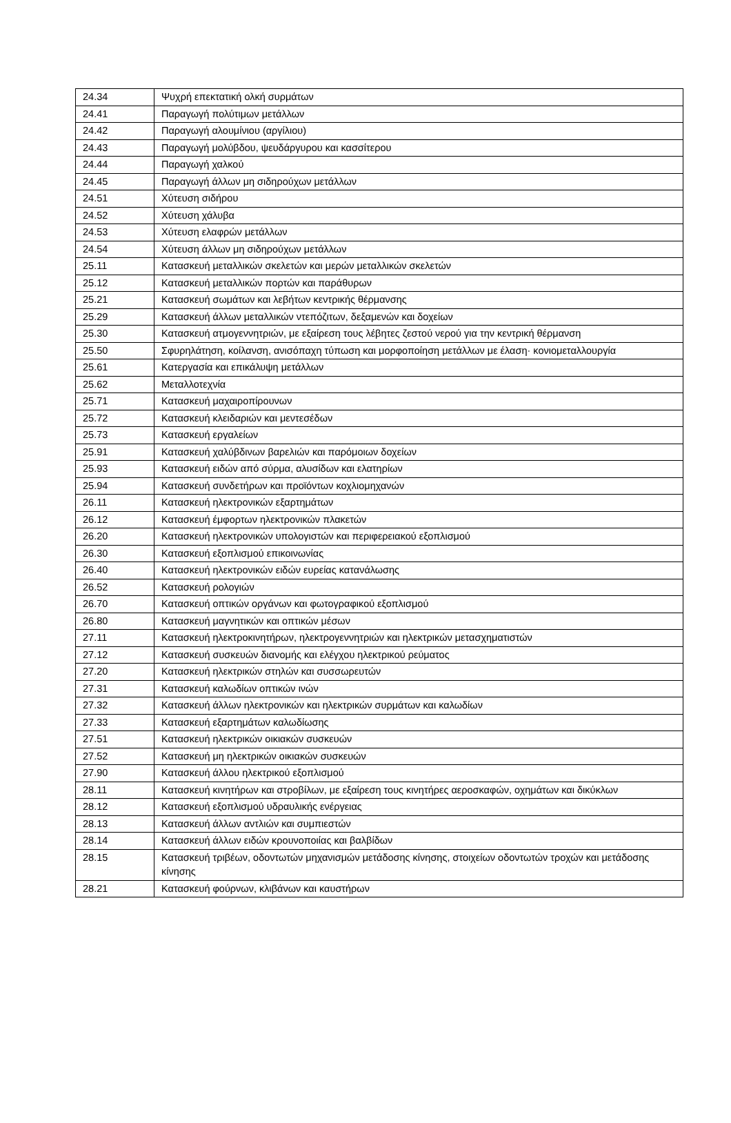| 24.34 | Ψυχρή επεκτατική ολκή συρμάτων |
| 24.41 | Παραγωγή πολύτιμων μετάλλων |
| 24.42 | Παραγωγή αλουμίνιου (αργίλιου) |
| 24.43 | Παραγωγή μολύβδου, ψευδάργυρου και κασσίτερου |
| 24.44 | Παραγωγή χαλκού |
| 24.45 | Παραγωγή άλλων μη σιδηρούχων μετάλλων |
| 24.51 | Χύτευση σιδήρου |
| 24.52 | Χύτευση χάλυβα |
| 24.53 | Χύτευση ελαφρών μετάλλων |
| 24.54 | Χύτευση άλλων μη σιδηρούχων μετάλλων |
| 25.11 | Κατασκευή μεταλλικών σκελετών και μερών μεταλλικών σκελετών |
| 25.12 | Κατασκευή μεταλλικών πορτών και παράθυρων |
| 25.21 | Κατασκευή σωμάτων και λεβήτων κεντρικής θέρμανσης |
| 25.29 | Κατασκευή άλλων μεταλλικών ντεπόζιτων, δεξαμενών και δοχείων |
| 25.30 | Κατασκευή ατμογεννητριών, με εξαίρεση τους λέβητες ζεστού νερού για την κεντρική θέρμανση |
| 25.50 | Σφυρηλάτηση, κοίλανση, ανισόπαχη τύπωση και μορφοποίηση μετάλλων με έλαση· κονιομεταλλουργία |
| 25.61 | Κατεργασία και επικάλυψη μετάλλων |
| 25.62 | Μεταλλοτεχνία |
| 25.71 | Κατασκευή μαχαιροπίρουνων |
| 25.72 | Κατασκευή κλειδαριών και μεντεσέδων |
| 25.73 | Κατασκευή εργαλείων |
| 25.91 | Κατασκευή χαλύβδινων βαρελιών και παρόμοιων δοχείων |
| 25.93 | Κατασκευή ειδών από σύρμα, αλυσίδων και ελατηρίων |
| 25.94 | Κατασκευή συνδετήρων και προϊόντων κοχλιομηχανών |
| 26.11 | Κατασκευή ηλεκτρονικών εξαρτημάτων |
| 26.12 | Κατασκευή έμφορτων ηλεκτρονικών πλακετών |
| 26.20 | Κατασκευή ηλεκτρονικών υπολογιστών και περιφερειακού εξοπλισμού |
| 26.30 | Κατασκευή εξοπλισμού επικοινωνίας |
| 26.40 | Κατασκευή ηλεκτρονικών ειδών ευρείας κατανάλωσης |
| 26.52 | Κατασκευή ρολογιών |
| 26.70 | Κατασκευή οπτικών οργάνων και φωτογραφικού εξοπλισμού |
| 26.80 | Κατασκευή μαγνητικών και οπτικών μέσων |
| 27.11 | Κατασκευή ηλεκτροκινητήρων, ηλεκτρογεννητριών και ηλεκτρικών μετασχηματιστών |
| 27.12 | Κατασκευή συσκευών διανομής και ελέγχου ηλεκτρικού ρεύματος |
| 27.20 | Κατασκευή ηλεκτρικών στηλών και συσσωρευτών |
| 27.31 | Κατασκευή καλωδίων οπτικών ινών |
| 27.32 | Κατασκευή άλλων ηλεκτρονικών και ηλεκτρικών συρμάτων και καλωδίων |
| 27.33 | Κατασκευή εξαρτημάτων καλωδίωσης |
| 27.51 | Κατασκευή ηλεκτρικών οικιακών συσκευών |
| 27.52 | Κατασκευή μη ηλεκτρικών οικιακών συσκευών |
| 27.90 | Κατασκευή άλλου ηλεκτρικού εξοπλισμού |
| 28.11 | Κατασκευή κινητήρων και στροβίλων, με εξαίρεση τους κινητήρες αεροσκαφών, οχημάτων και δικύκλων |
| 28.12 | Κατασκευή εξοπλισμού υδραυλικής ενέργειας |
| 28.13 | Κατασκευή άλλων αντλιών και συμπιεστών |
| 28.14 | Κατασκευή άλλων ειδών κρουνοποιίας και βαλβίδων |
| 28.15 | Κατασκευή τριβέων, οδοντωτών μηχανισμών μετάδοσης κίνησης, στοιχείων οδοντωτών τροχών και μετάδοσης κίνησης |
| 28.21 | Κατασκευή φούρνων, κλιβάνων και καυστήρων |